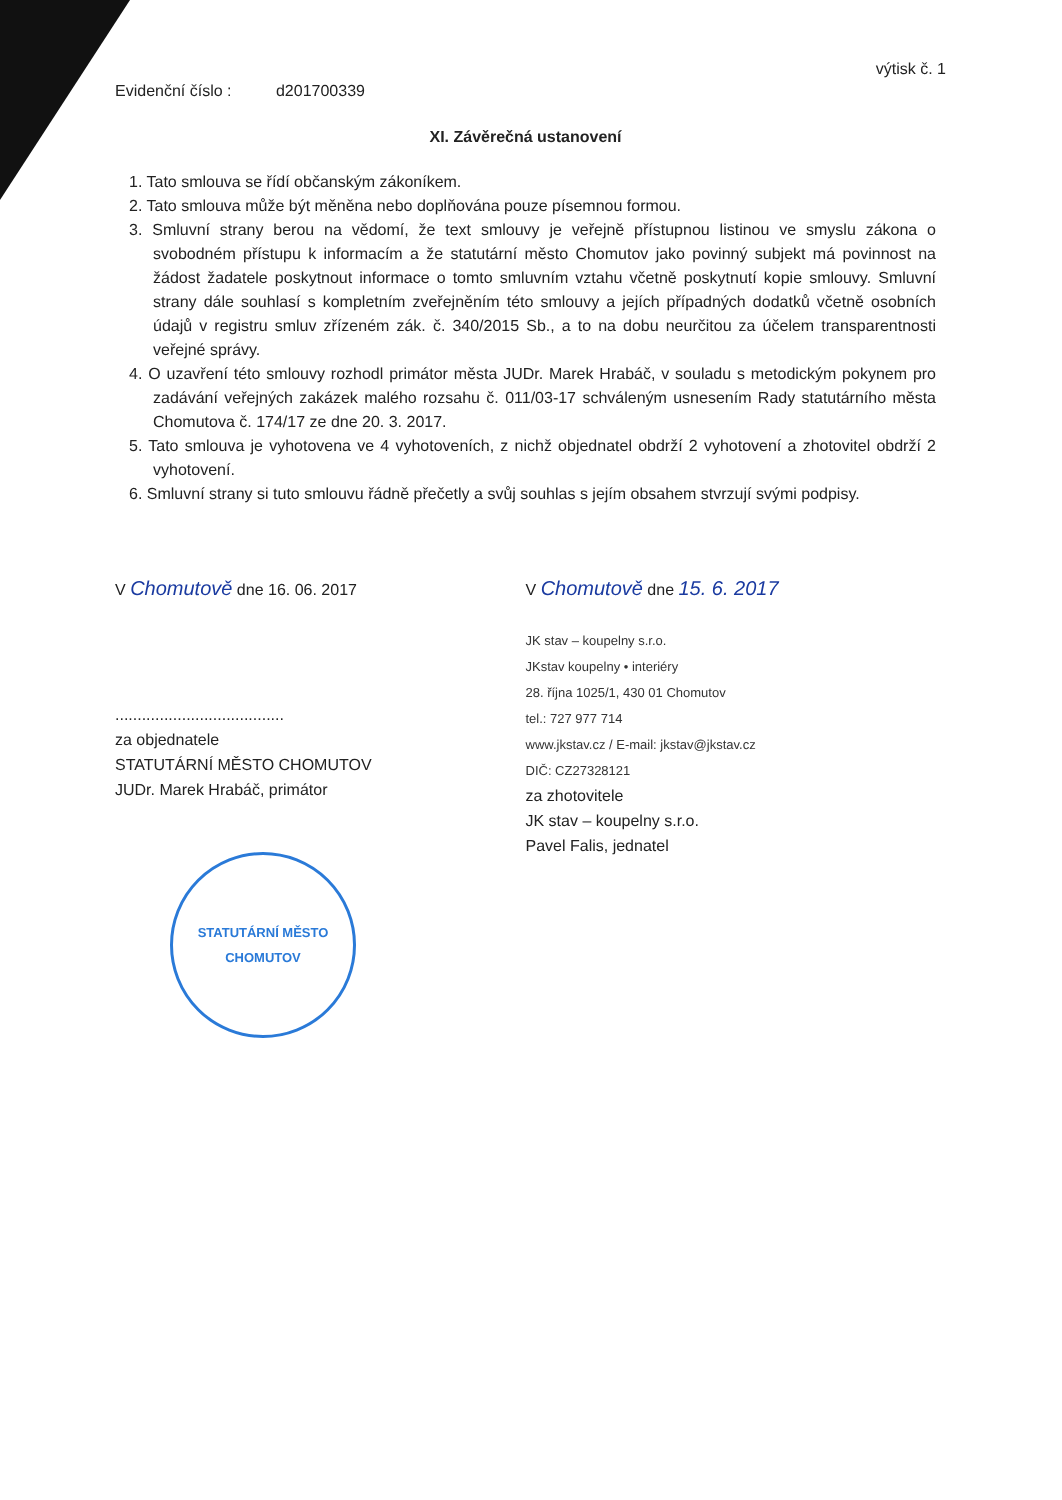výtisk č. 1
Evidenční číslo : d201700339
XI. Závěrečná ustanovení
1. Tato smlouva se řídí občanským zákoníkem.
2. Tato smlouva může být měněna nebo doplňována pouze písemnou formou.
3. Smluvní strany berou na vědomí, že text smlouvy je veřejně přístupnou listinou ve smyslu zákona o svobodném přístupu k informacím a že statutární město Chomutov jako povinný subjekt má povinnost na žádost žadatele poskytnout informace o tomto smluvním vztahu včetně poskytnutí kopie smlouvy. Smluvní strany dále souhlasí s kompletním zveřejněním této smlouvy a jejích případných dodatků včetně osobních údajů v registru smluv zřízeném zák. č. 340/2015 Sb., a to na dobu neurčitou za účelem transparentnosti veřejné správy.
4. O uzavření této smlouvy rozhodl primátor města JUDr. Marek Hrabáč, v souladu s metodickým pokynem pro zadávání veřejných zakázek malého rozsahu č. 011/03-17 schváleným usnesením Rady statutárního města Chomutova č. 174/17 ze dne 20. 3. 2017.
5. Tato smlouva je vyhotovena ve 4 vyhotoveních, z nichž objednatel obdrží 2 vyhotovení a zhotovitel obdrží 2 vyhotovení.
6. Smluvní strany si tuto smlouvu řádně přečetly a svůj souhlas s jejím obsahem stvrzují svými podpisy.
V Chomutově dne 16. 06. 2017
......................................
za objednatele
STATUTÁRNÍ MĚSTO CHOMUTOV
JUDr. Marek Hrabáč, primátor
STATUTÁRNÍ MĚSTO
CHOMUTOV
V Chomutově dne 15. 6. 2017
JK stav – koupelny s.r.o.
JKstav koupelny • interiéry
28. října 1025/1, 430 01 Chomutov
tel.: 727 977 714
www.jkstav.cz / E-mail: jkstav@jkstav.cz
DIČ: CZ27328121
za zhotovitele
JK stav – koupelny s.r.o.
Pavel Falis, jednatel